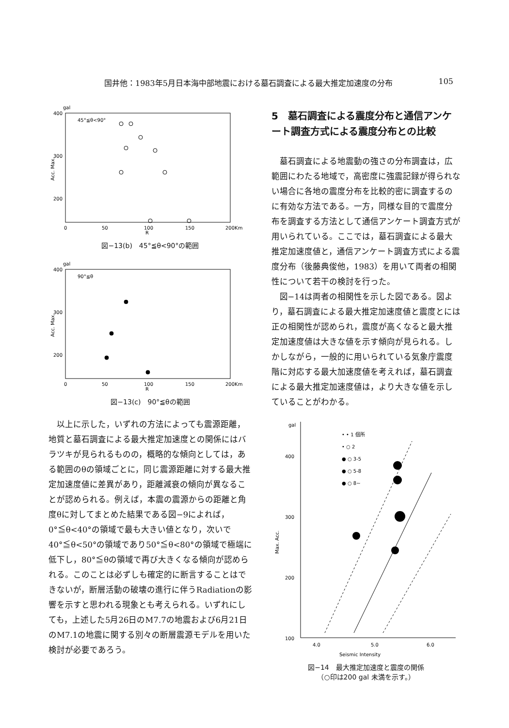国井他：1983年5月日本海中部地震における墓石調査による最大推定加速度の分布 105
gal
400
300
200
45°≦θ<90°
0
50
100
150
200Km
R
Acc. Max.
図−13(b)　45°≦θ<90°の範囲
gal
400
300
200
90°≦θ
0
50
100
150
200Km
R
Acc. Max.
図−13(c)　90°≦θの範囲
以上に示した，いずれの方法によっても震源距離，地質と墓石調査による最大推定加速度との関係にはバラツキが見られるものの，概略的な傾向としては，ある範囲のθの領域ごとに，同じ震源距離に対する最大推定加速度値に差異があり，距離減衰の傾向が異なることが認められる。例えば，本震の震源からの距離と角度θに対してまとめた結果である図−9によれば，0°≦θ<40°の領域で最も大きい値となり，次いで40°≦θ<50°の領域であり50°≦θ<80°の領域で極端に低下し，80°≦θの領域で再び大きくなる傾向が認められる。このことは必ずしも確定的に断言することはできないが，断層活動の破壊の進行に伴うRadiationの影響を示すと思われる現象とも考えられる。いずれにしても，上述した5月26日のM7.7の地震および6月21日のM7.1の地震に関する別々の断層震源モデルを用いた検討が必要であろう。
5　墓石調査による震度分布と通信アンケート調査方式による震度分布との比較
墓石調査による地震動の強さの分布調査は，広範囲にわたる地域で，高密度に強震記録が得られない場合に各地の震度分布を比較的密に調査するのに有効な方法である。一方，同様な目的で震度分布を調査する方法として通信アンケート調査方式が用いられている。ここでは，墓石調査による最大推定加速度値と，通信アンケート調査方式による震度分布（後藤典俊他，1983）を用いて両者の相関性について若干の検討を行った。
図−14は両者の相関性を示した図である。図より，墓石調査による最大推定加速度値と震度とには正の相関性が認められ，震度が高くなると最大推定加速度値は大きな値を示す傾向が見られる。しかしながら，一般的に用いられている気象庁震度階に対応する最大加速度値を考えれば，墓石調査による最大推定加速度値は，より大きな値を示していることがわかる。
gal
400
300
200
100
Max. Acc.
4.0
5.0
6.0
Seismic Intensity
• • 1 個所
• ○ 2
● ○ 3-5
● ○ 5-8
● ○ 8~
図−14　最大推定加速度と震度の関係
（○印は200 gal 未満を示す。）